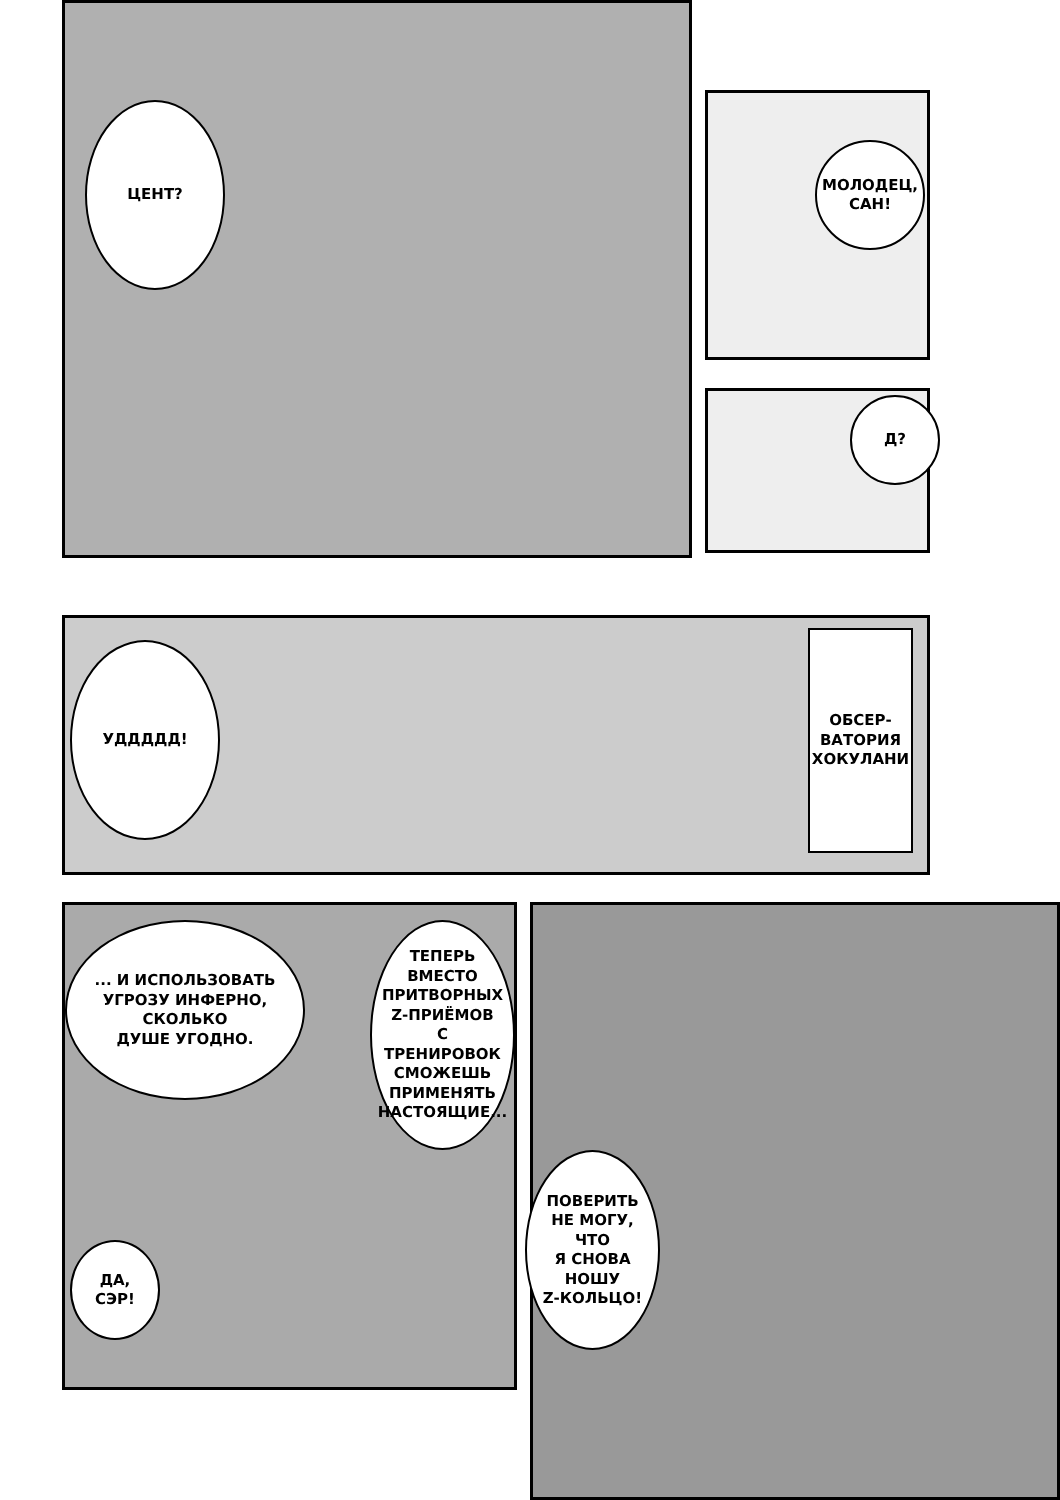ЦЕНТ?
МОЛОДЕЦ,
САН!
Д?
УДДДДД!
ОБСЕР-
ВАТОРИЯ
ХОКУЛАНИ
... И ИСПОЛЬЗОВАТЬ
УГРОЗУ ИНФЕРНО,
СКОЛЬКО
ДУШЕ УГОДНО.
ТЕПЕРЬ
ВМЕСТО
ПРИТВОРНЫХ
Z-ПРИЁМОВ
С ТРЕНИРОВОК
СМОЖЕШЬ
ПРИМЕНЯТЬ
НАСТОЯЩИЕ...
ДА,
СЭР!
ПОВЕРИТЬ
НЕ МОГУ,
ЧТО
Я СНОВА
НОШУ
Z-КОЛЬЦО!